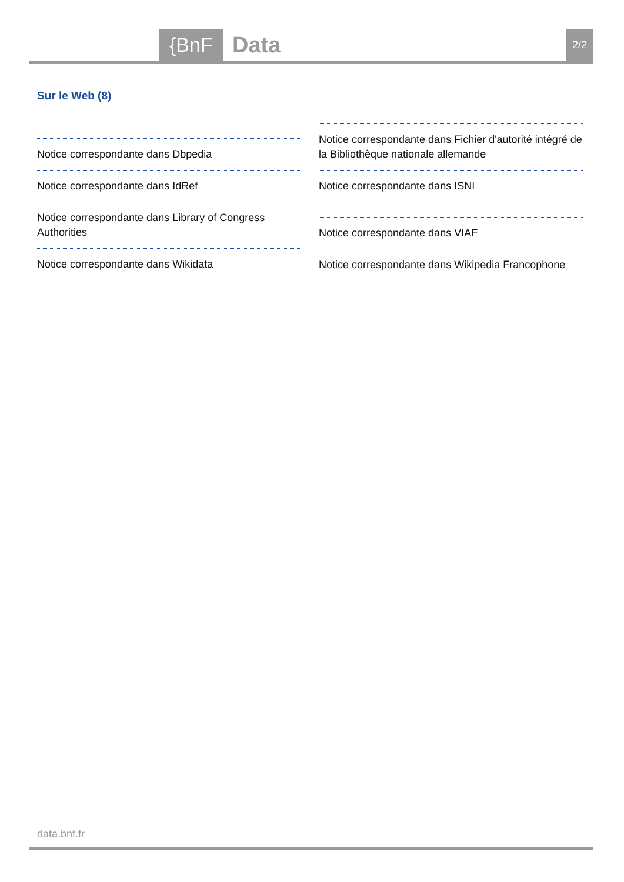{BnF Data 2/2
Sur le Web (8)
Notice correspondante dans Dbpedia
Notice correspondante dans IdRef
Notice correspondante dans Library of Congress Authorities
Notice correspondante dans Wikidata
Notice correspondante dans Fichier d'autorité intégré de la Bibliothèque nationale allemande
Notice correspondante dans ISNI
Notice correspondante dans VIAF
Notice correspondante dans Wikipedia Francophone
data.bnf.fr